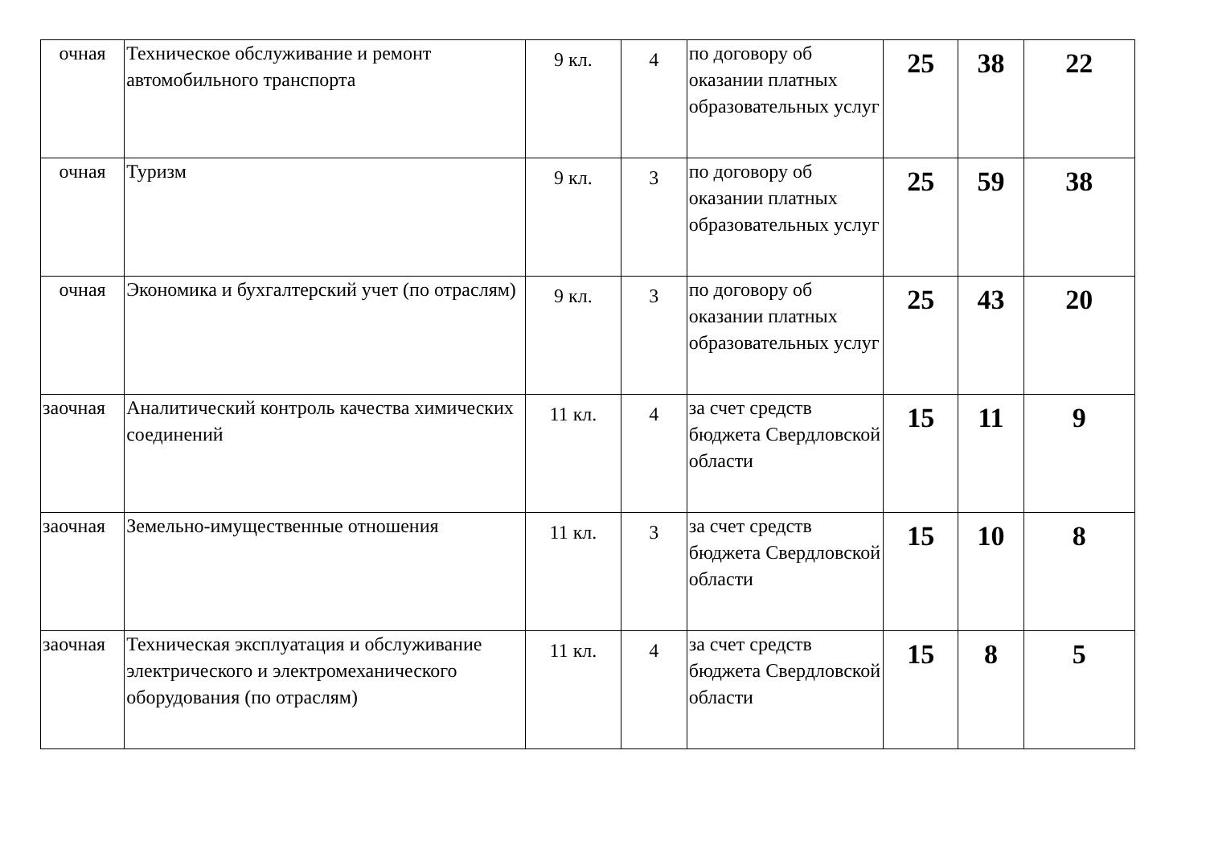| очная | Техническое обслуживание и ремонт автомобильного транспорта | 9 кл. | 4 | по договору об оказании платных образовательных услуг | 25 | 38 | 22 |
| очная | Туризм | 9 кл. | 3 | по договору об оказании платных образовательных услуг | 25 | 59 | 38 |
| очная | Экономика и бухгалтерский учет (по отраслям) | 9 кл. | 3 | по договору об оказании платных образовательных услуг | 25 | 43 | 20 |
| заочная | Аналитический контроль качества химических соединений | 11 кл. | 4 | за счет средств бюджета Свердловской области | 15 | 11 | 9 |
| заочная | Земельно-имущественные отношения | 11 кл. | 3 | за счет средств бюджета Свердловской области | 15 | 10 | 8 |
| заочная | Техническая эксплуатация и обслуживание электрического и электромеханического оборудования (по отраслям) | 11 кл. | 4 | за счет средств бюджета Свердловской области | 15 | 8 | 5 |